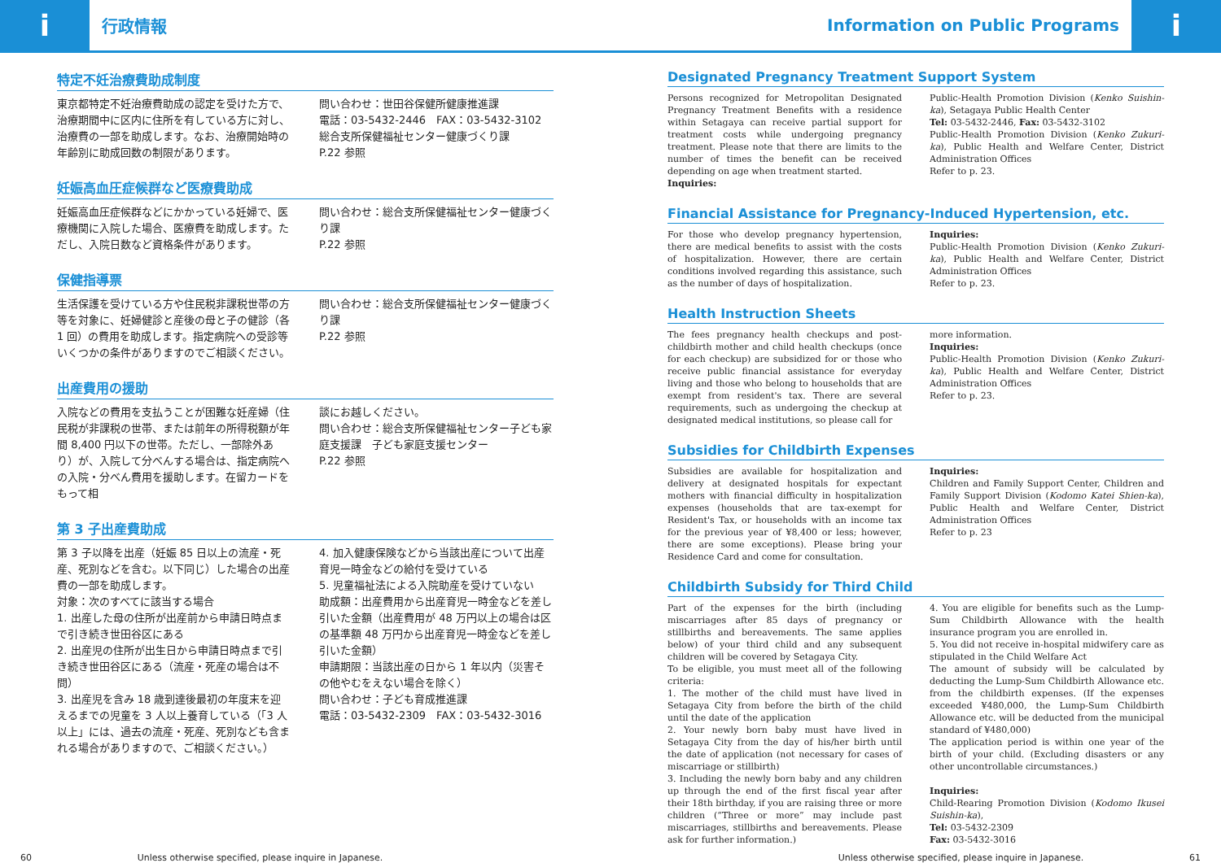i
行政情報
Information on Public Programs
i
特定不妊治療費助成制度
東京都特定不妊治療費助成の認定を受けた方で、治療期間中に区内に住所を有している方に対し、治療費の一部を助成します。なお、治療開始時の年齢別に助成回数の制限があります。
問い合わせ：世田谷保健所健康推進課
電話：03-5432-2446　FAX：03-5432-3102
総合支所保健福祉センター健康づくり課
P.22 参照
妊娠高血圧症候群など医療費助成
妊娠高血圧症候群などにかかっている妊婦で、医療機関に入院した場合、医療費を助成します。ただし、入院日数など資格条件があります。
問い合わせ：総合支所保健福祉センター健康づくり課
P.22 参照
保健指導票
生活保護を受けている方や住民税非課税世帯の方等を対象に、妊婦健診と産後の母と子の健診（各 1 回）の費用を助成します。指定病院への受診等いくつかの条件がありますのでご相談ください。
問い合わせ：総合支所保健福祉センター健康づくり課
P.22 参照
出産費用の援助
入院などの費用を支払うことが困難な妊産婦（住民税が非課税の世帯、または前年の所得税額が年間 8,400 円以下の世帯。ただし、一部除外あり）が、入院して分べんする場合は、指定病院への入院・分べん費用を援助します。在留カードをもって相
談にお越しください。
問い合わせ：総合支所保健福祉センター子ども家庭支援課　子ども家庭支援センター
P.22 参照
第 3 子出産費助成
第 3 子以降を出産（妊娠 85 日以上の流産・死産、死別などを含む。以下同じ）した場合の出産費の一部を助成します。
対象：次のすべてに該当する場合
1. 出産した母の住所が出産前から申請日時点まで引き続き世田谷区にある
2. 出産児の住所が出生日から申請日時点まで引き続き世田谷区にある（流産・死産の場合は不問）
3. 出産児を含み 18 歳到達後最初の年度末を迎えるまでの児童を 3 人以上養育している（「3 人以上」には、過去の流産・死産、死別なども含まれる場合がありますので、ご相談ください。）
4. 加入健康保険などから当該出産について出産育児一時金などの給付を受けている
5. 児童福祉法による入院助産を受けていない
助成額：出産費用から出産育児一時金などを差し引いた金額（出産費用が 48 万円以上の場合は区の基準額 48 万円から出産育児一時金などを差し引いた金額）
申請期限：当該出産の日から 1 年以内（災害その他やむをえない場合を除く）
問い合わせ：子ども育成推進課
電話：03-5432-2309　FAX：03-5432-3016
Designated Pregnancy Treatment Support System
Persons recognized for Metropolitan Designated Pregnancy Treatment Benefits with a residence within Setagaya can receive partial support for treatment costs while undergoing pregnancy treatment. Please note that there are limits to the number of times the benefit can be received depending on age when treatment started.
Inquiries:
Public-Health Promotion Division (Kenko Suishin-ka), Setagaya Public Health Center
Tel: 03-5432-2446, Fax: 03-5432-3102
Public-Health Promotion Division (Kenko Zukuri-ka), Public Health and Welfare Center, District Administration Offices
Refer to p. 23.
Financial Assistance for Pregnancy-Induced Hypertension, etc.
For those who develop pregnancy hypertension, there are medical benefits to assist with the costs of hospitalization. However, there are certain conditions involved regarding this assistance, such as the number of days of hospitalization.
Inquiries:
Public-Health Promotion Division (Kenko Zukuri-ka), Public Health and Welfare Center, District Administration Offices
Refer to p. 23.
Health Instruction Sheets
The fees pregnancy health checkups and post-childbirth mother and child health checkups (once for each checkup) are subsidized for or those who receive public financial assistance for everyday living and those who belong to households that are exempt from resident's tax. There are several requirements, such as undergoing the checkup at designated medical institutions, so please call for
more information.
Inquiries:
Public-Health Promotion Division (Kenko Zukuri-ka), Public Health and Welfare Center, District Administration Offices
Refer to p. 23.
Subsidies for Childbirth Expenses
Subsidies are available for hospitalization and delivery at designated hospitals for expectant mothers with financial difficulty in hospitalization expenses (households that are tax-exempt for Resident's Tax, or households with an income tax for the previous year of ¥8,400 or less; however, there are some exceptions). Please bring your Residence Card and come for consultation.
Inquiries:
Children and Family Support Center, Children and Family Support Division (Kodomo Katei Shien-ka), Public Health and Welfare Center, District Administration Offices
Refer to p. 23
Childbirth Subsidy for Third Child
Part of the expenses for the birth (including miscarriages after 85 days of pregnancy or stillbirths and bereavements. The same applies below) of your third child and any subsequent children will be covered by Setagaya City.
To be eligible, you must meet all of the following criteria:
1. The mother of the child must have lived in Setagaya City from before the birth of the child until the date of the application
2. Your newly born baby must have lived in Setagaya City from the day of his/her birth until the date of application (not necessary for cases of miscarriage or stillbirth)
3. Including the newly born baby and any children up through the end of the first fiscal year after their 18th birthday, if you are raising three or more children (“Three or more” may include past miscarriages, stillbirths and bereavements. Please ask for further information.)
4. You are eligible for benefits such as the Lump-Sum Childbirth Allowance with the health insurance program you are enrolled in.
5. You did not receive in-hospital midwifery care as stipulated in the Child Welfare Act
The amount of subsidy will be calculated by deducting the Lump-Sum Childbirth Allowance etc. from the childbirth expenses. (If the expenses exceeded ¥480,000, the Lump-Sum Childbirth Allowance etc. will be deducted from the municipal standard of ¥480,000)
The application period is within one year of the birth of your child. (Excluding disasters or any other uncontrollable circumstances.)
Inquiries:
Child-Rearing Promotion Division (Kodomo Ikusei Suishin-ka),
Tel: 03-5432-2309
Fax: 03-5432-3016
60 Unless otherwise specified, please inquire in Japanese. Unless otherwise specified, please inquire in Japanese. 61